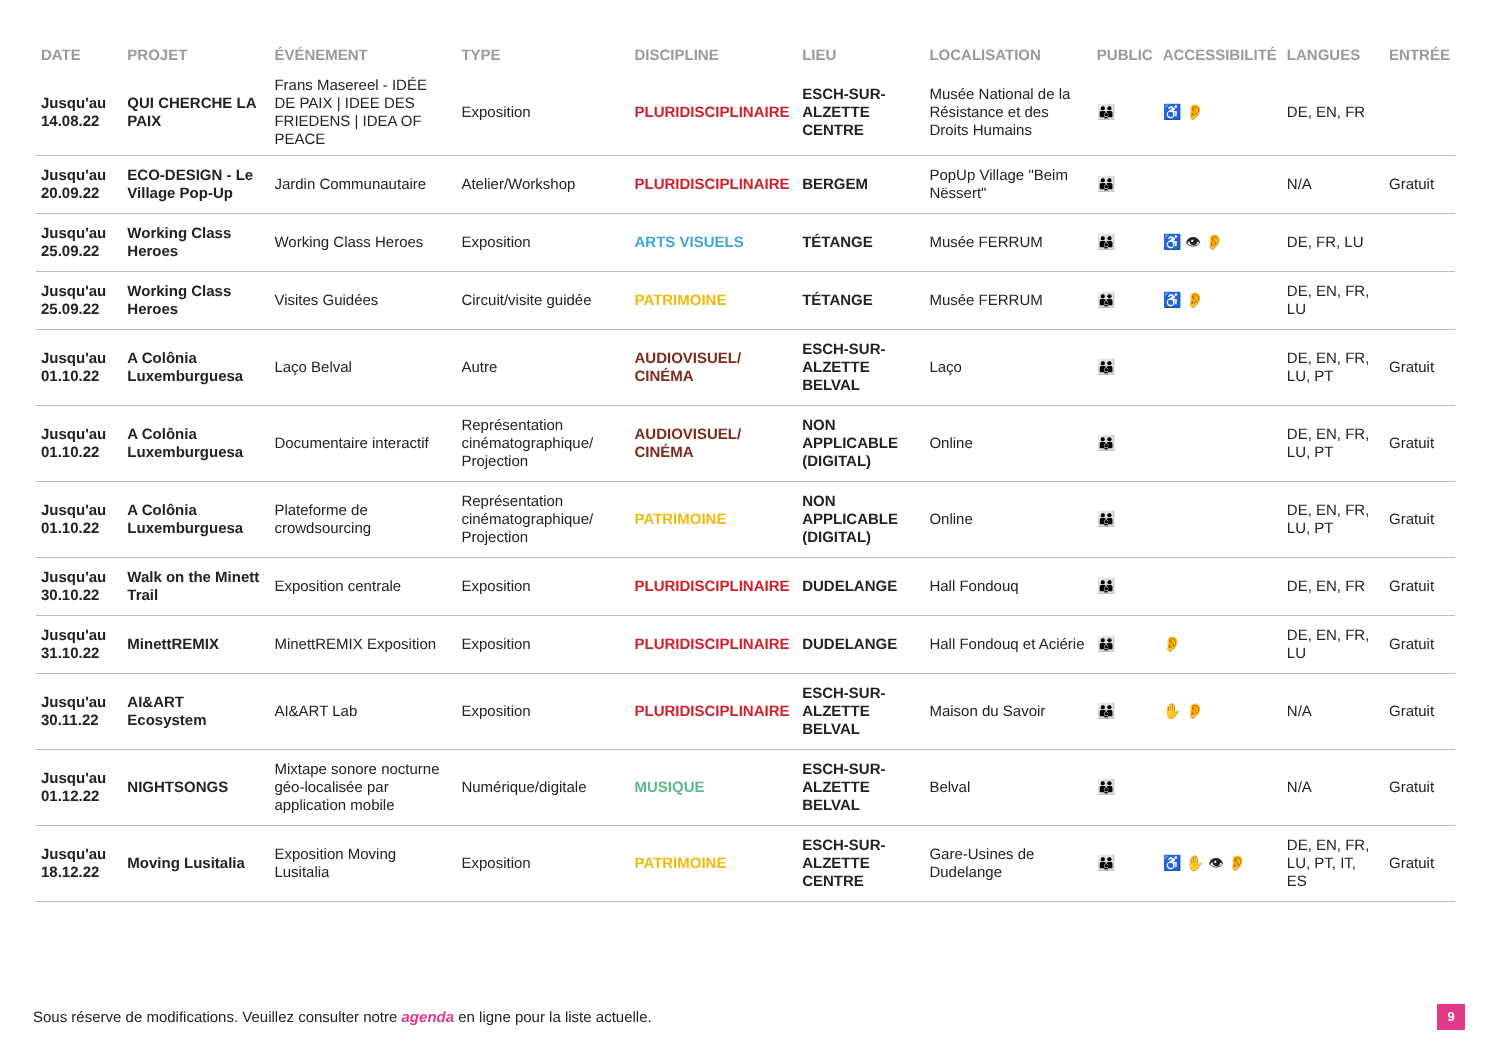| DATE | PROJET | ÉVÉNEMENT | TYPE | DISCIPLINE | LIEU | LOCALISATION | PUBLIC | ACCESSIBILITÉ | LANGUES | ENTRÉE |
| --- | --- | --- | --- | --- | --- | --- | --- | --- | --- | --- |
| Jusqu'au 14.08.22 | QUI CHERCHE LA PAIX | Frans Masereel - IDÉE DE PAIX / IDEE DES FRIEDENS / IDEA OF PEACE | Exposition | PLURIDISCIPLINAIRE | ESCH-SUR-ALZETTE CENTRE | Musée National de la Résistance et des Droits Humains | 👪 | ♿ 👂 | DE, EN, FR | |
| Jusqu'au 20.09.22 | ECO-DESIGN - Le Village Pop-Up | Jardin Communautaire | Atelier/Workshop | PLURIDISCIPLINAIRE | BERGEM | PopUp Village "Beim Nëssert" | 👪 | | N/A | Gratuit |
| Jusqu'au 25.09.22 | Working Class Heroes | Working Class Heroes | Exposition | ARTS VISUELS | TÉTANGE | Musée FERRUM | 👪 | ♿ 👁 👂 | DE, FR, LU | |
| Jusqu'au 25.09.22 | Working Class Heroes | Visites Guidées | Circuit/visite guidée | PATRIMOINE | TÉTANGE | Musée FERRUM | 👪 | ♿ 👂 | DE, EN, FR, LU | |
| Jusqu'au 01.10.22 | A Colônia Luxemburguesa | Laço Belval | Autre | AUDIOVISUEL/ CINÉMA | ESCH-SUR-ALZETTE BELVAL | Laço | 👪 | | DE, EN, FR, LU, PT | Gratuit |
| Jusqu'au 01.10.22 | A Colônia Luxemburguesa | Documentaire interactif | Représentation cinématographique/ Projection | AUDIOVISUEL/ CINÉMA | NON APPLICABLE (DIGITAL) | Online | 👪 | | DE, EN, FR, LU, PT | Gratuit |
| Jusqu'au 01.10.22 | A Colônia Luxemburguesa | Plateforme de crowdsourcing | Représentation cinématographique/ Projection | PATRIMOINE | NON APPLICABLE (DIGITAL) | Online | 👪 | | DE, EN, FR, LU, PT | Gratuit |
| Jusqu'au 30.10.22 | Walk on the Minett Trail | Exposition centrale | Exposition | PLURIDISCIPLINAIRE | DUDELANGE | Hall Fondouq | 👪 | | DE, EN, FR | Gratuit |
| Jusqu'au 31.10.22 | MinettREMIX | MinettREMIX Exposition | Exposition | PLURIDISCIPLINAIRE | DUDELANGE | Hall Fondouq et Aciérie | 👪 | 👂 | DE, EN, FR, LU | Gratuit |
| Jusqu'au 30.11.22 | AI&ART Ecosystem | AI&ART Lab | Exposition | PLURIDISCIPLINAIRE | ESCH-SUR-ALZETTE BELVAL | Maison du Savoir | 👪 | ✋ 👂 | N/A | Gratuit |
| Jusqu'au 01.12.22 | NIGHTSONGS | Mixtape sonore nocturne géo-localisée par application mobile | Numérique/digitale | MUSIQUE | ESCH-SUR-ALZETTE BELVAL | Belval | 👪 | | N/A | Gratuit |
| Jusqu'au 18.12.22 | Moving Lusitalia | Exposition Moving Lusitalia | Exposition | PATRIMOINE | ESCH-SUR-ALZETTE CENTRE | Gare-Usines de Dudelange | 👪 | ♿ ✋ 👁 👂 | DE, EN, FR, LU, PT, IT, ES | Gratuit |
Sous réserve de modifications. Veuillez consulter notre agenda en ligne pour la liste actuelle.
9